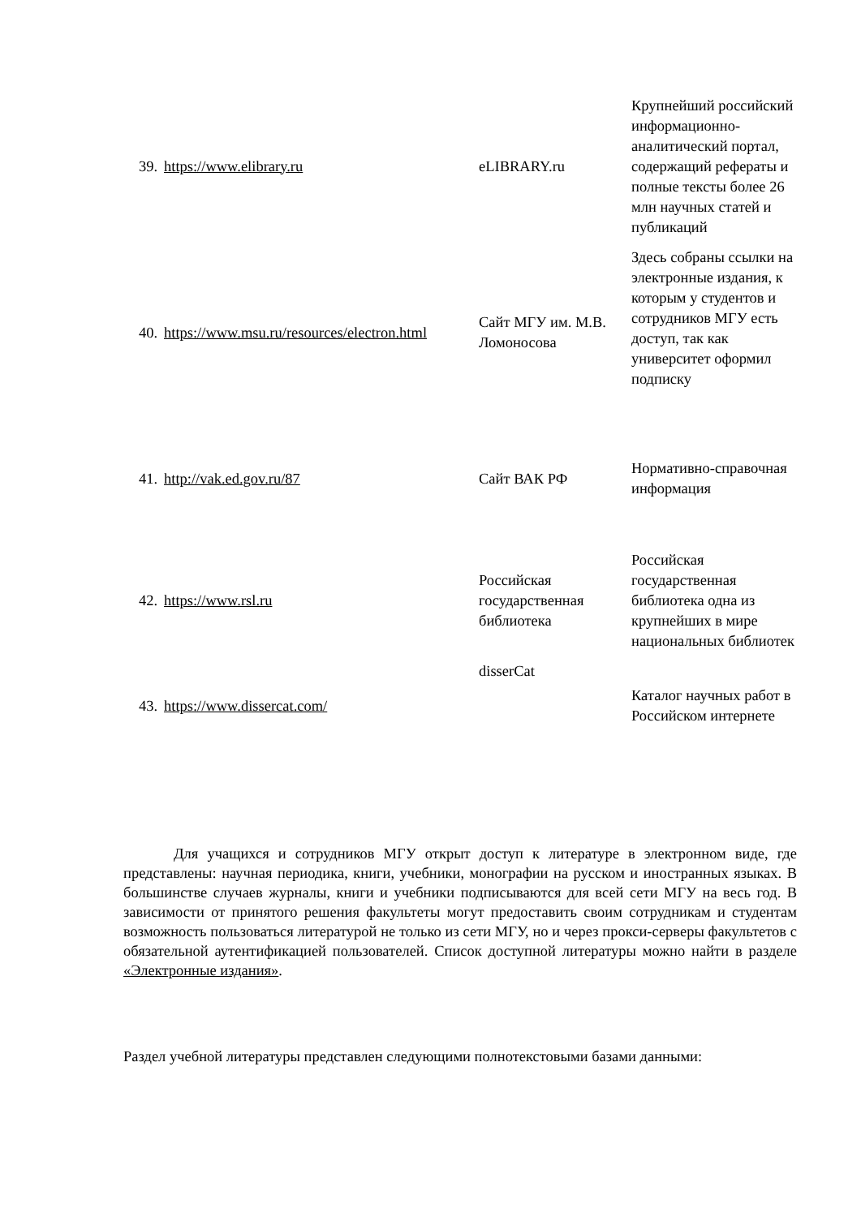| 39. | https://www.elibrary.ru | eLIBRARY.ru | Крупнейший российский информационно-аналитический портал, содержащий рефераты и полные тексты более 26 млн научных статей и публикаций |
| 40. | https://www.msu.ru/resources/electron.html | Сайт МГУ им. М.В. Ломоносова | Здесь собраны ссылки на электронные издания, к которым у студентов и сотрудников МГУ есть доступ, так как университет оформил подписку |
| 41. | http://vak.ed.gov.ru/87 | Сайт ВАК РФ | Нормативно-справочная информация |
| 42. | https://www.rsl.ru | Российская государственная библиотека | Российская государственная библиотека одна из крупнейших в мире национальных библиотек |
| 43. | https://www.dissercat.com/ | disserCat | Каталог научных работ в Российском интернете |
Для учащихся и сотрудников МГУ открыт доступ к литературе в электронном виде, где представлены: научная периодика, книги, учебники, монографии на русском и иностранных языках. В большинстве случаев журналы, книги и учебники подписываются для всей сети МГУ на весь год. В зависимости от принятого решения факультеты могут предоставить своим сотрудникам и студентам возможность пользоваться литературой не только из сети МГУ, но и через прокси-серверы факультетов с обязательной аутентификацией пользователей. Список доступной литературы можно найти в разделе «Электронные издания».
Раздел учебной литературы представлен следующими полнотекстовыми базами данными: